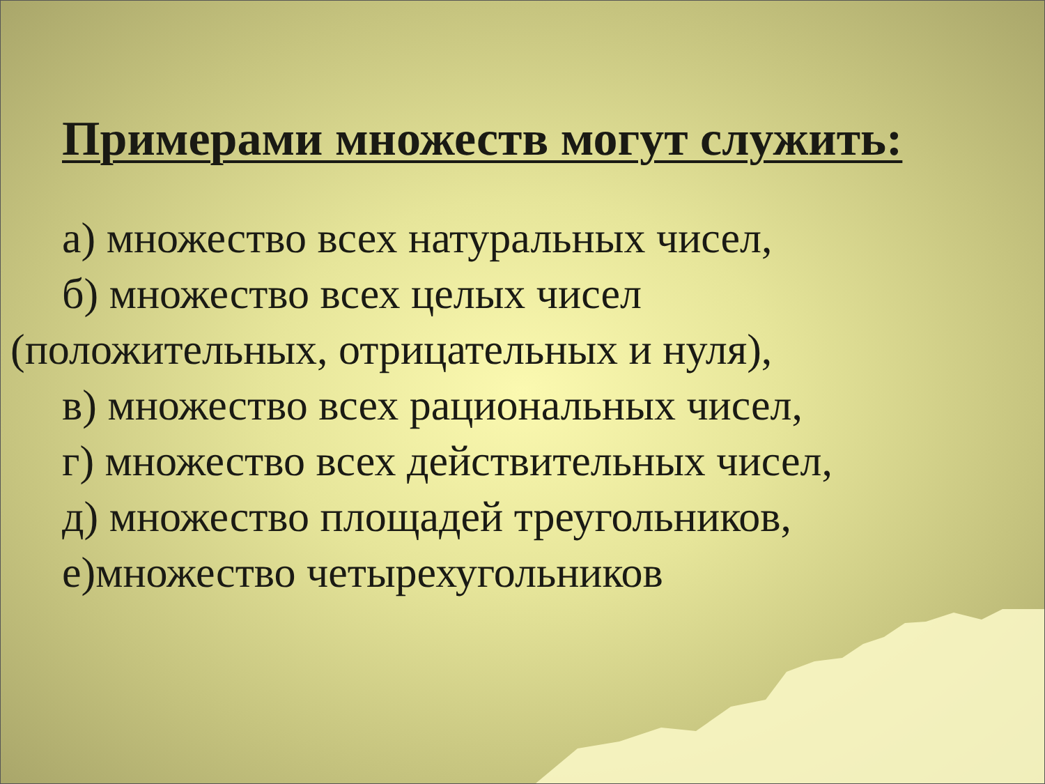Примерами множеств могут служить:
а) множество всех натуральных чисел,
б) множество всех целых чисел
(положительных, отрицательных и нуля),
в) множество всех рациональных чисел,
г) множество всех действительных чисел,
д) множество площадей треугольников,
е)множество четырехугольников